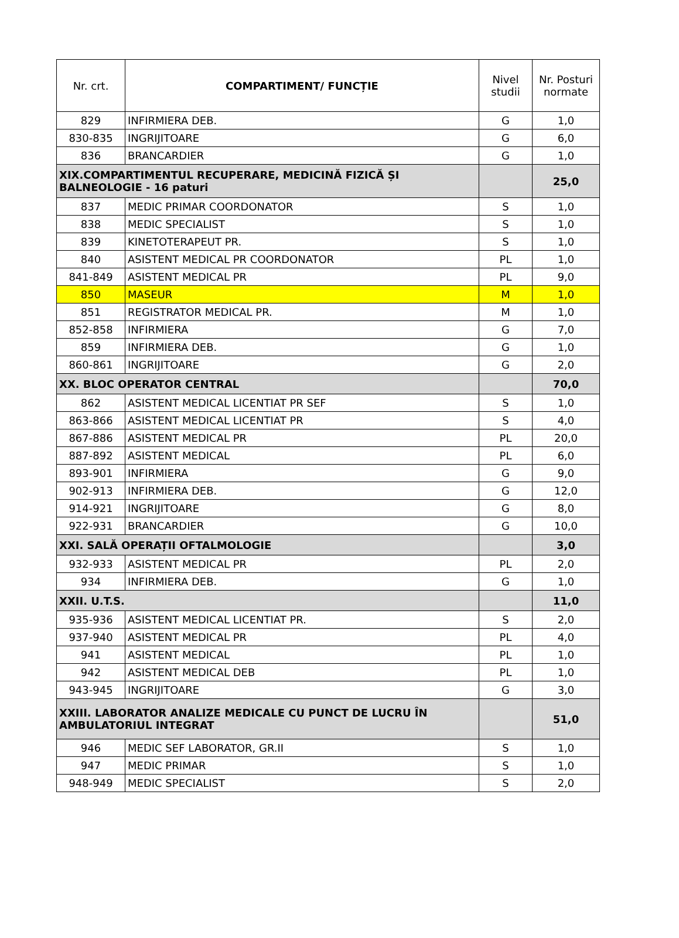| Nr. crt. | COMPARTIMENT/ FUNCȚIE | Nivel studii | Nr. Posturi normate |
| --- | --- | --- | --- |
| 829 | INFIRMIERA DEB. | G | 1,0 |
| 830-835 | INGRIJITOARE | G | 6,0 |
| 836 | BRANCARDIER | G | 1,0 |
| XIX.COMPARTIMENTUL RECUPERARE, MEDICINĂ FIZICĂ ȘI BALNEOLOGIE - 16 paturi | | | 25,0 |
| 837 | MEDIC PRIMAR COORDONATOR | S | 1,0 |
| 838 | MEDIC SPECIALIST | S | 1,0 |
| 839 | KINETOTERAPEUT PR. | S | 1,0 |
| 840 | ASISTENT MEDICAL PR COORDONATOR | PL | 1,0 |
| 841-849 | ASISTENT MEDICAL PR | PL | 9,0 |
| 850 | MASEUR | M | 1,0 |
| 851 | REGISTRATOR MEDICAL PR. | M | 1,0 |
| 852-858 | INFIRMIERA | G | 7,0 |
| 859 | INFIRMIERA DEB. | G | 1,0 |
| 860-861 | INGRIJITOARE | G | 2,0 |
| XX. BLOC OPERATOR CENTRAL | | | 70,0 |
| 862 | ASISTENT MEDICAL LICENTIAT PR SEF | S | 1,0 |
| 863-866 | ASISTENT MEDICAL LICENTIAT PR | S | 4,0 |
| 867-886 | ASISTENT MEDICAL PR | PL | 20,0 |
| 887-892 | ASISTENT MEDICAL | PL | 6,0 |
| 893-901 | INFIRMIERA | G | 9,0 |
| 902-913 | INFIRMIERA DEB. | G | 12,0 |
| 914-921 | INGRIJITOARE | G | 8,0 |
| 922-931 | BRANCARDIER | G | 10,0 |
| XXI. SALĂ OPERAȚII OFTALMOLOGIE | | | 3,0 |
| 932-933 | ASISTENT MEDICAL PR | PL | 2,0 |
| 934 | INFIRMIERA DEB. | G | 1,0 |
| XXII. U.T.S. | | | 11,0 |
| 935-936 | ASISTENT MEDICAL LICENTIAT PR. | S | 2,0 |
| 937-940 | ASISTENT MEDICAL PR | PL | 4,0 |
| 941 | ASISTENT MEDICAL | PL | 1,0 |
| 942 | ASISTENT MEDICAL DEB | PL | 1,0 |
| 943-945 | INGRIJITOARE | G | 3,0 |
| XXIII. LABORATOR ANALIZE MEDICALE CU PUNCT DE LUCRU ÎN AMBULATORIUL INTEGRAT | | | 51,0 |
| 946 | MEDIC SEF LABORATOR, GR.II | S | 1,0 |
| 947 | MEDIC PRIMAR | S | 1,0 |
| 948-949 | MEDIC SPECIALIST | S | 2,0 |